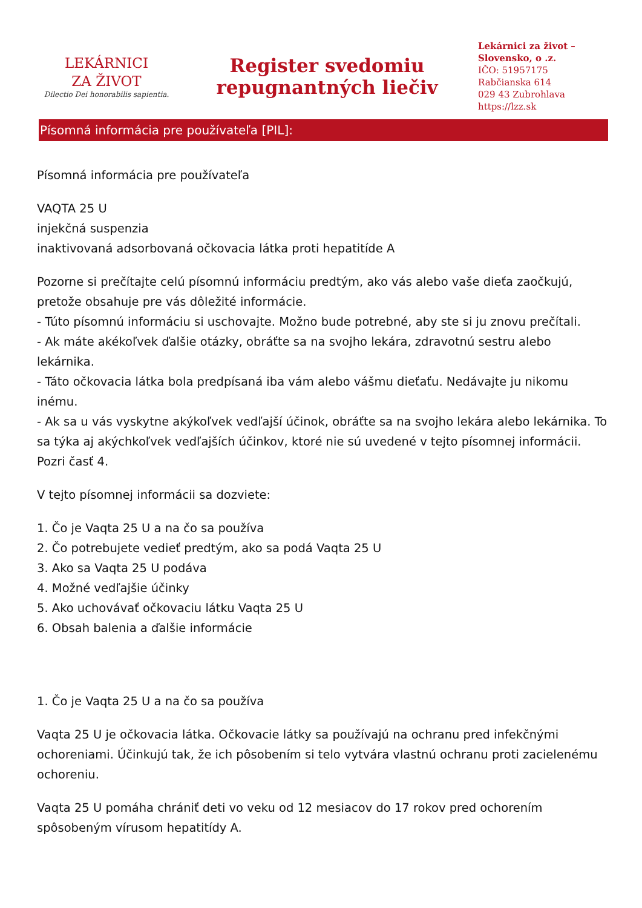LEKÁRNICI
ZA ŽIVOT
Dilectio Dei honorabilis sapientia.
Register svedomiu
repugnantných liečiv
Lekárnici za život –
Slovensko, o .z.
IČO: 51957175
Rabčianska 614
029 43 Zubrohlava
https://lzz.sk
Písomná informácia pre používateľa [PIL]:
Písomná informácia pre používateľa
VAQTA 25 U
injekčná suspenzia
inaktivovaná adsorbovaná očkovacia látka proti hepatitíde A
Pozorne si prečítajte celú písomnú informáciu predtým, ako vás alebo vaše dieťa zaočkujú, pretože obsahuje pre vás dôležité informácie.
- Túto písomnú informáciu si uschovajte. Možno bude potrebné, aby ste si ju znovu prečítali.
- Ak máte akékoľvek ďalšie otázky, obráťte sa na svojho lekára, zdravotnú sestru alebo lekárnika.
- Táto očkovacia látka bola predpísaná iba vám alebo vášmu dieťaťu. Nedávajte ju nikomu inému.
- Ak sa u vás vyskytne akýkoľvek vedľajší účinok, obráťte sa na svojho lekára alebo lekárnika. To sa týka aj akýchkoľvek vedľajších účinkov, ktoré nie sú uvedené v tejto písomnej informácii. Pozri časť 4.
V tejto písomnej informácii sa dozviete:
1. Čo je Vaqta 25 U a na čo sa používa
2. Čo potrebujete vedieť predtým, ako sa podá Vaqta 25 U
3. Ako sa Vaqta 25 U podáva
4. Možné vedľajšie účinky
5. Ako uchovávať očkovaciu látku Vaqta 25 U
6. Obsah balenia a ďalšie informácie
1. Čo je Vaqta 25 U a na čo sa používa
Vaqta 25 U je očkovacia látka. Očkovacie látky sa používajú na ochranu pred infekčnými ochoreniami. Účinkujú tak, že ich pôsobením si telo vytvára vlastnú ochranu proti zacielenému ochoreniu.
Vaqta 25 U pomáha chrániť deti vo veku od 12 mesiacov do 17 rokov pred ochorením spôsobeným vírusom hepatitídy A.